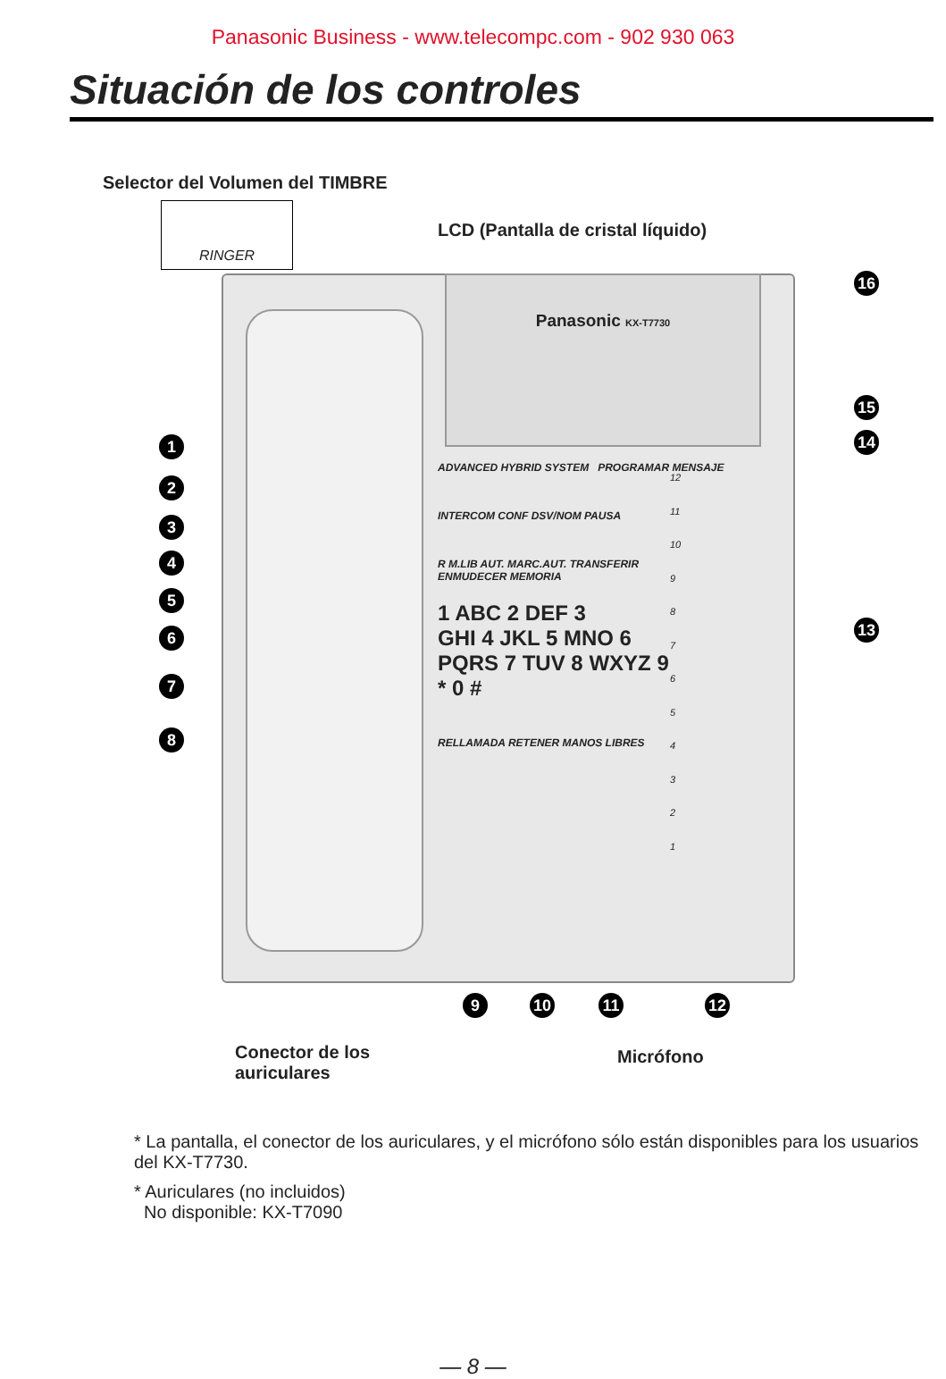Panasonic Business - www.telecompc.com - 902 930 063
Situación de los controles
Selector del Volumen del TIMBRE
RINGER
LCD (Pantalla de cristal líquido)
Panasonic KX-T7730
ADVANCED HYBRID SYSTEM PROGRAMAR MENSAJE
INTERCOM CONF DSV/NOM PAUSA
R M.LIB AUT. MARC.AUT. TRANSFERIR
ENMUDECER MEMORIA
1 ABC 2 DEF 3
GHI 4 JKL 5 MNO 6
PQRS 7 TUV 8 WXYZ 9
* 0 #
RELLAMADA RETENER MANOS LIBRES
12
11
10
9
8
7
6
5
4
3
2
1
1
2
3
4
5
6
7
8
9 10 11 12
13
14
15
16
Conector de los
auriculares
Micrófono
* La pantalla, el conector de los auriculares, y el micrófono sólo están disponibles para los usuarios del KX-T7730.
* Auriculares (no incluidos)
No disponible: KX-T7090
— 8 —